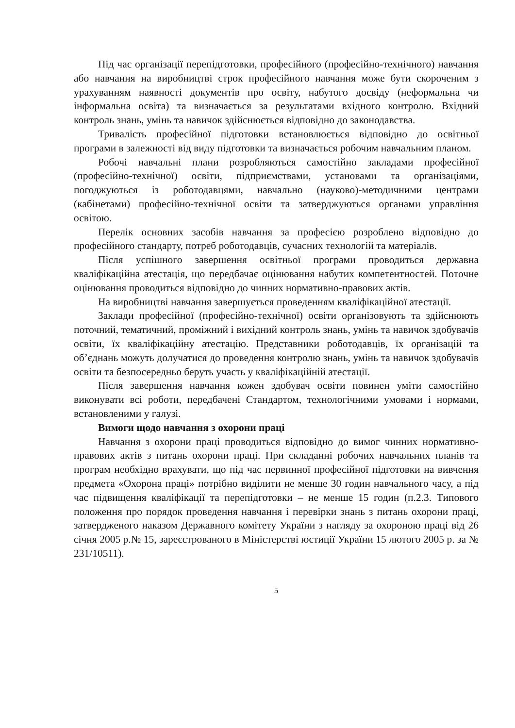Під час організації перепідготовки, професійного (професійно-технічного) навчання або навчання на виробництві строк професійного навчання може бути скороченим з урахуванням наявності документів про освіту, набутого досвіду (неформальна чи інформальна освіта) та визначається за результатами вхідного контролю. Вхідний контроль знань, умінь та навичок здійснюється відповідно до законодавства.
Тривалість професійної підготовки встановлюється відповідно до освітньої програми в залежності від виду підготовки та визначається робочим навчальним планом.
Робочі навчальні плани розробляються самостійно закладами професійної (професійно-технічної) освіти, підприємствами, установами та організаціями, погоджуються із роботодавцями, навчально (науково)-методичними центрами (кабінетами) професійно-технічної освіти та затверджуються органами управління освітою.
Перелік основних засобів навчання за професією розроблено відповідно до професійного стандарту, потреб роботодавців, сучасних технологій та матеріалів.
Після успішного завершення освітньої програми проводиться державна кваліфікаційна атестація, що передбачає оцінювання набутих компетентностей. Поточне оцінювання проводиться відповідно до чинних нормативно-правових актів.
На виробництві навчання завершується проведенням кваліфікаційної атестації.
Заклади професійної (професійно-технічної) освіти організовують та здійснюють поточний, тематичний, проміжний і вихідний контроль знань, умінь та навичок здобувачів освіти, їх кваліфікаційну атестацію. Представники роботодавців, їх організацій та об’єднань можуть долучатися до проведення контролю знань, умінь та навичок здобувачів освіти та безпосередньо беруть участь у кваліфікаційній атестації.
Після завершення навчання кожен здобувач освіти повинен уміти самостійно виконувати всі роботи, передбачені Стандартом, технологічними умовами і нормами, встановленими у галузі.
Вимоги щодо навчання з охорони праці
Навчання з охорони праці проводиться відповідно до вимог чинних нормативно-правових актів з питань охорони праці. При складанні робочих навчальних планів та програм необхідно врахувати, що під час первинної професійної підготовки на вивчення предмета «Охорона праці» потрібно виділити не менше 30 годин навчального часу, а під час підвищення кваліфікації та перепідготовки – не менше 15 годин (п.2.3. Типового положення про порядок проведення навчання і перевірки знань з питань охорони праці, затвердженого наказом Державного комітету України з нагляду за охороною праці від 26 січня 2005 р.№ 15, зареєстрованого в Міністерстві юстиції України 15 лютого 2005 р. за № 231/10511).
5